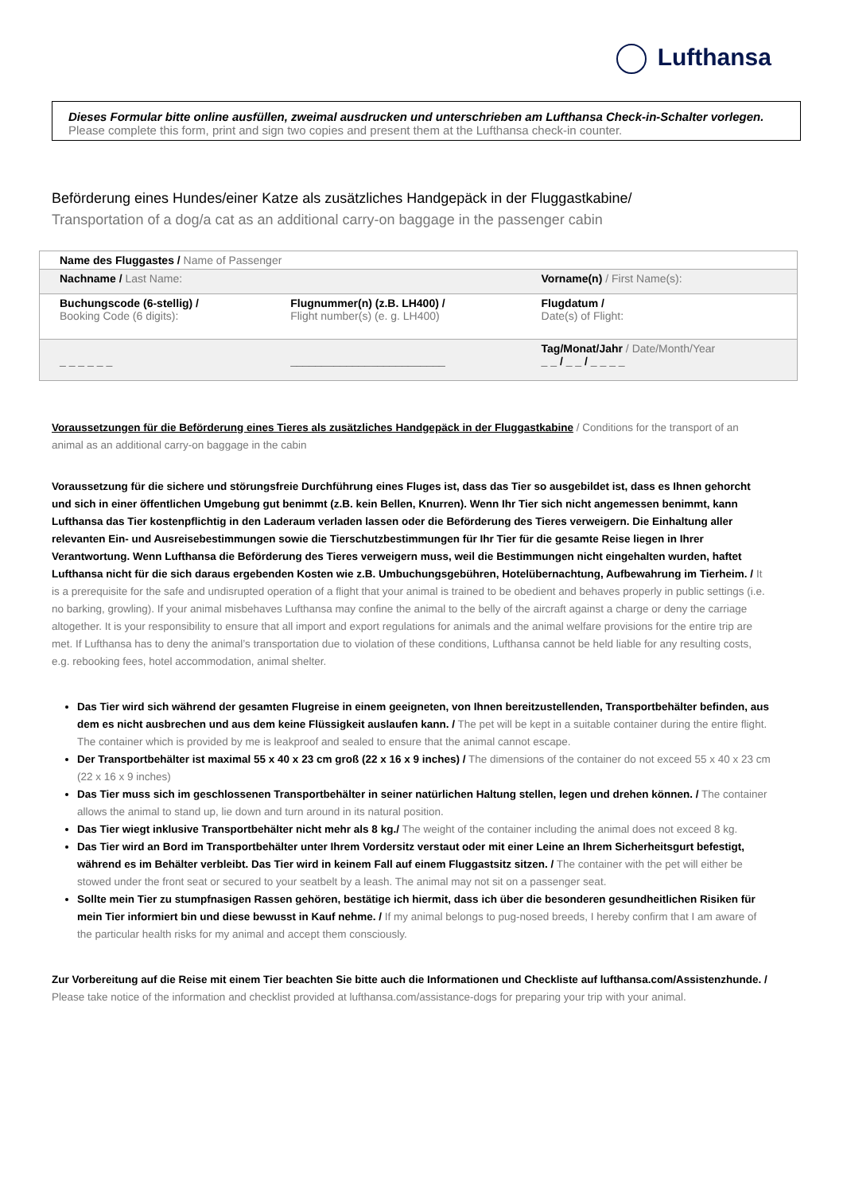Lufthansa
Dieses Formular bitte online ausfüllen, zweimal ausdrucken und unterschrieben am Lufthansa Check-in-Schalter vorlegen.
Please complete this form, print and sign two copies and present them at the Lufthansa check-in counter.
Beförderung eines Hundes/einer Katze als zusätzliches Handgepäck in der Fluggastkabine/
Transportation of a dog/a cat as an additional carry-on baggage in the passenger cabin
| Name des Fluggastes / Name of Passenger | | |
| Nachname / Last Name: | | Vorname(n) / First Name(s): |
| Buchungscode (6-stellig) / Booking Code (6 digits): | Flugnummer(n) (z.B. LH400) / Flight number(s) (e. g. LH400) | Flugdatum / Date(s) of Flight: |
| _ _ _ _ _ _ | _________________________ | Tag/Monat/Jahr / Date/Month/Year _ _ / _ _ / _ _ _ _ |
Voraussetzungen für die Beförderung eines Tieres als zusätzliches Handgepäck in der Fluggastkabine / Conditions for the transport of an animal as an additional carry-on baggage in the cabin
Voraussetzung für die sichere und störungsfreie Durchführung eines Fluges ist, dass das Tier so ausgebildet ist, dass es Ihnen gehorcht und sich in einer öffentlichen Umgebung gut benimmt (z.B. kein Bellen, Knurren). Wenn Ihr Tier sich nicht angemessen benimmt, kann Lufthansa das Tier kostenpflichtig in den Laderaum verladen lassen oder die Beförderung des Tieres verweigern. Die Einhaltung aller relevanten Ein- und Ausreisebestimmungen sowie die Tierschutzbestimmungen für Ihr Tier für die gesamte Reise liegen in Ihrer Verantwortung. Wenn Lufthansa die Beförderung des Tieres verweigern muss, weil die Bestimmungen nicht eingehalten wurden, haftet Lufthansa nicht für die sich daraus ergebenden Kosten wie z.B. Umbuchungsgebühren, Hotelübernachtung, Aufbewahrung im Tierheim. / It is a prerequisite for the safe and undisrupted operation of a flight that your animal is trained to be obedient and behaves properly in public settings (i.e. no barking, growling). If your animal misbehaves Lufthansa may confine the animal to the belly of the aircraft against a charge or deny the carriage altogether. It is your responsibility to ensure that all import and export regulations for animals and the animal welfare provisions for the entire trip are met. If Lufthansa has to deny the animal’s transportation due to violation of these conditions, Lufthansa cannot be held liable for any resulting costs, e.g. rebooking fees, hotel accommodation, animal shelter.
Das Tier wird sich während der gesamten Flugreise in einem geeigneten, von Ihnen bereitzustellenden, Transportbehälter befinden, aus dem es nicht ausbrechen und aus dem keine Flüssigkeit auslaufen kann. / The pet will be kept in a suitable container during the entire flight. The container which is provided by me is leakproof and sealed to ensure that the animal cannot escape.
Der Transportbehälter ist maximal 55 x 40 x 23 cm groß (22 x 16 x 9 inches) / The dimensions of the container do not exceed 55 x 40 x 23 cm (22 x 16 x 9 inches)
Das Tier muss sich im geschlossenen Transportbehälter in seiner natürlichen Haltung stellen, legen und drehen können. / The container allows the animal to stand up, lie down and turn around in its natural position.
Das Tier wiegt inklusive Transportbehälter nicht mehr als 8 kg./ The weight of the container including the animal does not exceed 8 kg.
Das Tier wird an Bord im Transportbehälter unter Ihrem Vordersitz verstaut oder mit einer Leine an Ihrem Sicherheitsgurt befestigt, während es im Behälter verbleibt. Das Tier wird in keinem Fall auf einem Fluggastsitz sitzen. / The container with the pet will either be stowed under the front seat or secured to your seatbelt by a leash. The animal may not sit on a passenger seat.
Sollte mein Tier zu stumpfnasigen Rassen gehören, bestätige ich hiermit, dass ich über die besonderen gesundheitlichen Risiken für mein Tier informiert bin und diese bewusst in Kauf nehme. / If my animal belongs to pug-nosed breeds, I hereby confirm that I am aware of the particular health risks for my animal and accept them consciously.
Zur Vorbereitung auf die Reise mit einem Tier beachten Sie bitte auch die Informationen und Checkliste auf lufthansa.com/Assistenzhunde. / Please take notice of the information and checklist provided at lufthansa.com/assistance-dogs for preparing your trip with your animal.